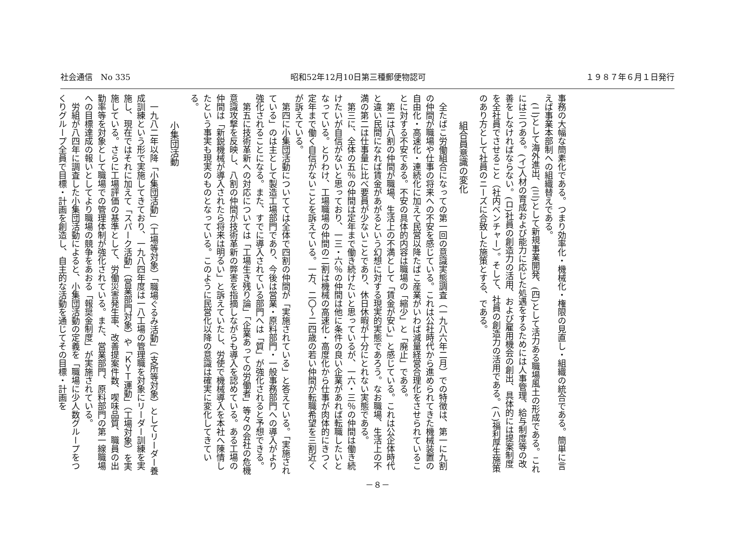社会通信　No 335 昭和52年12月10日第三種郵便物認可 １９８７年６月１日発行
事務の大幅な簡素化である。つまり効率化・機械化・権限の見直し・組織の統合である。簡単に言えば事業本部制への組織替えである。
(二)として海外進出、(三)として新規事業開発、(四)として活力ある職場風土の形成である。これには三つある。(イ)人材の育成および能力に応じた処遇をするためには人事管理、給与制度等の改善をしなければならない。(ロ)社員の創造力の活用、および雇用機会の創出、具体的には提案制度を全社員でさせること（社内ベンチャー）。そして、社員の創造力の活用である。(ハ)福利厚生施策のあり方として社員のニーズに合致した施策とする、である。
組合員意識の変化
全たばこ労働組合になっての第一回の意識実態調査（一九八六年二月）での特徴は、第一に九割の仲間が職場や仕事の将来への不安を感じている。これは公社時代から進められてきた機械装置の自由化・高速化・連続化に加えて民営以降たばこ産業がいわば減量経営合理化をさせられていることに対する不安である。不安の具体的内容は職場の「縮少」と「廃止」である。
第二は八割の仲間が職場、生活上の不満として「賃金が安い」と感じている。これは公企体時代と違い民間になれば賃金があがるという幻想に対する現実的実態であろう。なお職場、生活上の不満の第二は仕事量に比べ要員が少ないことであり、休日休暇が十分にとれない実態である。
第三に、全体の五％の仲間は定年まで働き続けたいと思っているが、一六・三％の仲間は働き続けたいが自信がないと思っており、一三・六％の仲間は他に条件の良い企業があれば転職したいとなっている。とりわけ、工場職場の仲間の二割は機械の高速化・高度化から仕事が肉体的にきつく定年まで働く自信がないことを訴えている。一方、二〇～二四歳の若い仲間が転職希望を三割近くが訴えている。
第四に小集団活動についてては全体で四割の仲間が「実施されている」と答えている。「実施されている」のは主として製造工場部門であり、今後は営業・原料部門・一般事務部門への導入がより強化されることになる。また、すでに導入されている部門へは「質」が強化されると予想できる。
第五に技術革新への対応については「工場生き残り論」「企業あっての労働者」等々の会社の危機意識攻撃を反映し、八割の仲間が技術革新の弊害を指摘しながらも導入を認めている。ある工場の仲間は「新鋭機械が導入されたら将来は明るい」と訴えていたし、労使で機械導入を本社へ陳情したという事実も現実のものとなっている。このように民営化以降の意識は確実に変化してきている。
小集団活動
一九八二年以降「小集団活動」（工場等対象）「職場ぐるみ活動」（支所等対象）としてリーダー養成訓練という形で実施してきており、一九八四年度は一八工場の管理職を対象にリーダー訓練を実施し、現在ではそれに加えて「スパーク活動」（営業部門対象）や「ＫＹＴ運動」（工場対象）を実施している。さらに工場評価の基準として、労働災害発生率、改善提案件数、喫味品質、職員の出勤率等を対象として職場での管理体制が強化されている。また、営業部門、原料部門の第一線職場への目標達成の報いとしてより職場の競争をあおる「報奨金制度」が実施されている。
労組が八四年に調査した小集団活動によると、小集団活動の定義を「職場に少人数グループをつくりグループ全員で目標・計画を創造し、自主的な活動を通じてその目標・計画を
－８－